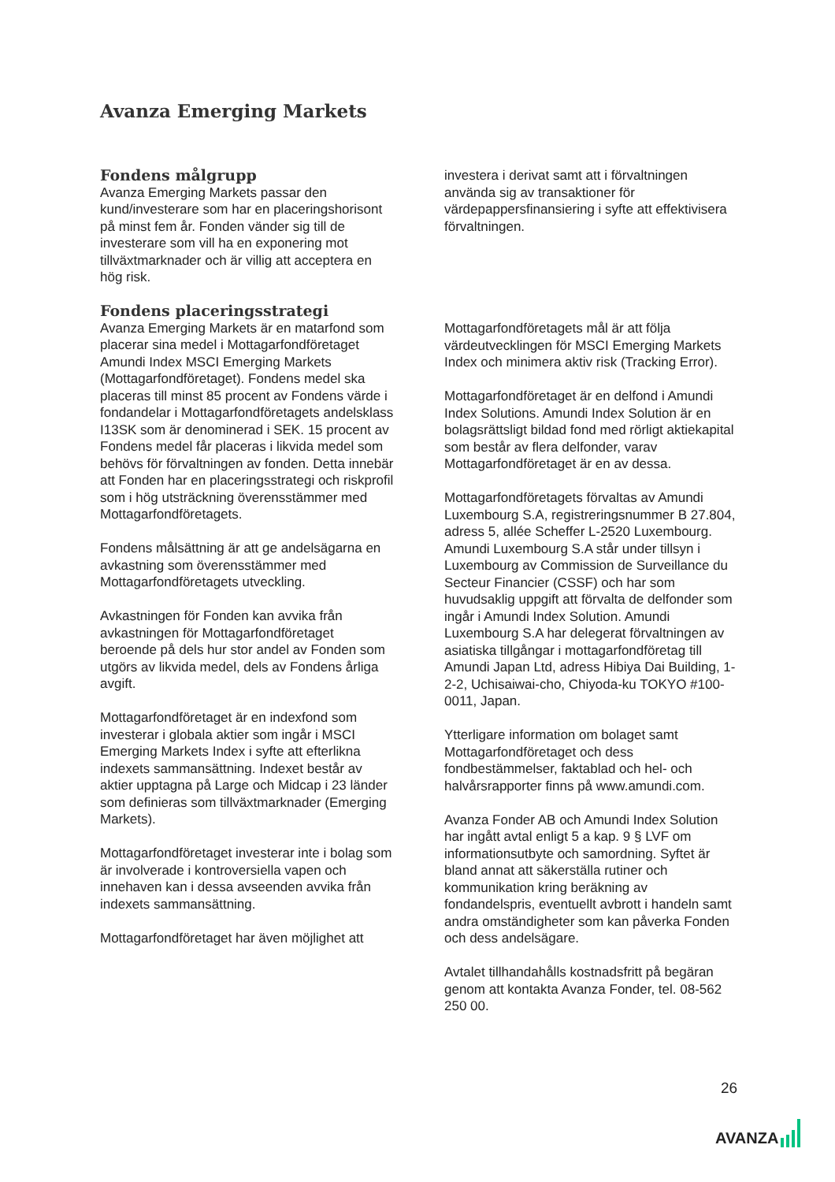Avanza Emerging Markets
Fondens målgrupp
Avanza Emerging Markets passar den kund/investerare som har en placeringshorisont på minst fem år. Fonden vänder sig till de investerare som vill ha en exponering mot tillväxtmarknader och är villig att acceptera en hög risk.
Fondens placeringsstrategi
Avanza Emerging Markets är en matarfond som placerar sina medel i Mottagarfondföretaget Amundi Index MSCI Emerging Markets (Mottagarfondföretaget). Fondens medel ska placeras till minst 85 procent av Fondens värde i fondandelar i Mottagarfondföretagets andelsklass I13SK som är denominerad i SEK. 15 procent av Fondens medel får placeras i likvida medel som behövs för förvaltningen av fonden. Detta innebär att Fonden har en placeringsstrategi och riskprofil som i hög utsträckning överensstämmer med Mottagarfondföretagets.
Fondens målsättning är att ge andelsägarna en avkastning som överensstämmer med Mottagarfondföretagets utveckling.
Avkastningen för Fonden kan avvika från avkastningen för Mottagarfondföretaget beroende på dels hur stor andel av Fonden som utgörs av likvida medel, dels av Fondens årliga avgift.
Mottagarfondföretaget är en indexfond som investerar i globala aktier som ingår i MSCI Emerging Markets Index i syfte att efterlikna indexets sammansättning. Indexet består av aktier upptagna på Large och Midcap i 23 länder som definieras som tillväxtmarknader (Emerging Markets).
Mottagarfondföretaget investerar inte i bolag som är involverade i kontroversiella vapen och innehaven kan i dessa avseenden avvika från indexets sammansättning.
Mottagarfondföretaget har även möjlighet att
investera i derivat samt att i förvaltningen använda sig av transaktioner för värdepappersfinansiering i syfte att effektivisera förvaltningen.
Mottagarfondföretagets mål är att följa värdeutvecklingen för MSCI Emerging Markets Index och minimera aktiv risk (Tracking Error).
Mottagarfondföretaget är en delfond i Amundi Index Solutions. Amundi Index Solution är en bolagsrättsligt bildad fond med rörligt aktiekapital som består av flera delfonder, varav Mottagarfondföretaget är en av dessa.
Mottagarfondföretagets förvaltas av Amundi Luxembourg S.A, registreringsnummer B 27.804, adress 5, allée Scheffer L-2520 Luxembourg. Amundi Luxembourg S.A står under tillsyn i Luxembourg av Commission de Surveillance du Secteur Financier (CSSF) och har som huvudsaklig uppgift att förvalta de delfonder som ingår i Amundi Index Solution. Amundi Luxembourg S.A har delegerat förvaltningen av asiatiska tillgångar i mottagarfondföretag till Amundi Japan Ltd, adress Hibiya Dai Building, 1-2-2, Uchisaiwai-cho, Chiyoda-ku TOKYO #100-0011, Japan.
Ytterligare information om bolaget samt Mottagarfondföretaget och dess fondbestämmelser, faktablad och hel- och halvårsrapporter finns på www.amundi.com.
Avanza Fonder AB och Amundi Index Solution har ingått avtal enligt 5 a kap. 9 § LVF om informationsutbyte och samordning. Syftet är bland annat att säkerställa rutiner och kommunikation kring beräkning av fondandelspris, eventuellt avbrott i handeln samt andra omständigheter som kan påverka Fonden och dess andelsägare.
Avtalet tillhandahålls kostnadsfritt på begäran genom att kontakta Avanza Fonder, tel. 08-562 250 00.
26
AVANZA